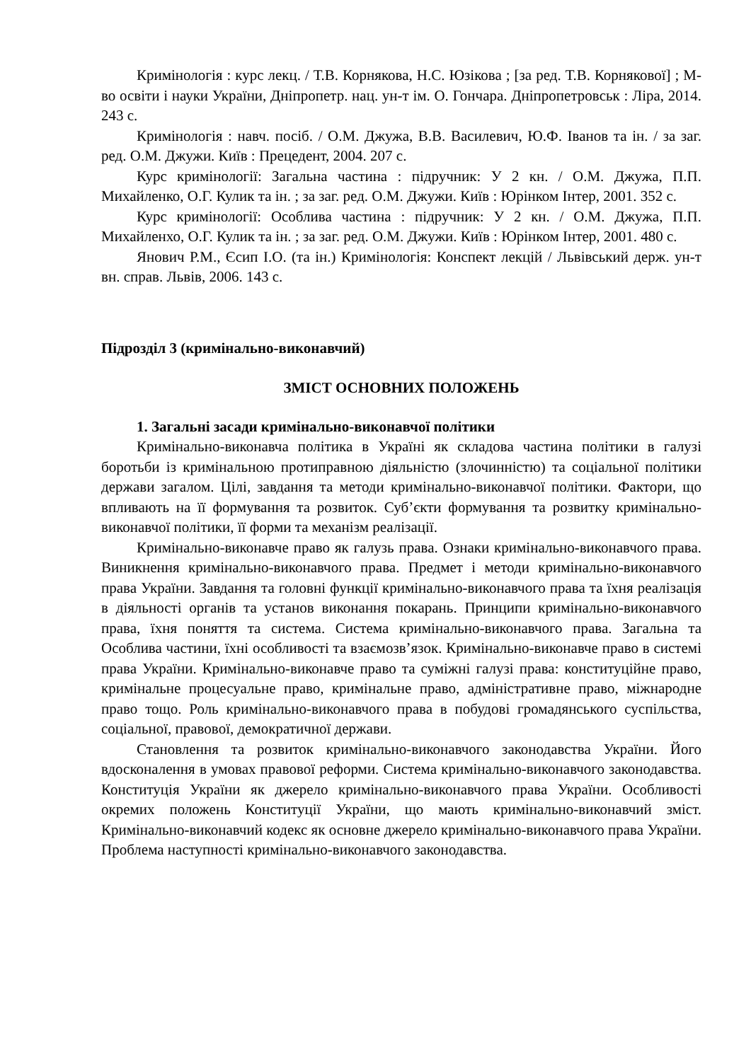Кримінологія : курс лекц. / Т.В. Корнякова, Н.С. Юзікова ; [за ред. Т.В. Корнякової] ; М-во освіти і науки України, Дніпропетр. нац. ун-т ім. О. Гончара. Дніпропетровськ : Ліра, 2014. 243 с.
Кримінологія : навч. посіб. / О.М. Джужа, В.В. Василевич, Ю.Ф. Іванов та ін. / за заг. ред. О.М. Джужи. Київ : Прецедент, 2004. 207 с.
Курс кримінології: Загальна частина : підручник: У 2 кн. / О.М. Джужа, П.П. Михайленко, О.Г. Кулик та ін. ; за заг. ред. О.М. Джужи. Київ : Юрінком Інтер, 2001. 352 с.
Курс кримінології: Особлива частина : підручник: У 2 кн. / О.М. Джужа, П.П. Михайленхо, О.Г. Кулик та ін. ; за заг. ред. О.М. Джужи. Київ : Юрінком Інтер, 2001. 480 с.
Янович Р.М., Єсип І.О. (та ін.) Кримінологія: Конспект лекцій / Львівський держ. ун-т вн. справ. Львів, 2006. 143 с.
Підрозділ 3 (кримінально-виконавчий)
ЗМІСТ ОСНОВНИХ ПОЛОЖЕНЬ
1. Загальні засади кримінально-виконавчої політики
Кримінально-виконавча політика в Україні як складова частина політики в галузі боротьби із кримінальною протиправною діяльністю (злочинністю) та соціальної політики держави загалом. Цілі, завдання та методи кримінально-виконавчої політики. Фактори, що впливають на її формування та розвиток. Суб’єкти формування та розвитку кримінально-виконавчої політики, її форми та механізм реалізації.
Кримінально-виконавче право як галузь права. Ознаки кримінально-виконавчого права. Виникнення кримінально-виконавчого права. Предмет і методи кримінально-виконавчого права України. Завдання та головні функції кримінально-виконавчого права та їхня реалізація в діяльності органів та установ виконання покарань. Принципи кримінально-виконавчого права, їхня поняття та система. Система кримінально-виконавчого права. Загальна та Особлива частини, їхні особливості та взаємозв’язок. Кримінально-виконавче право в системі права України. Кримінально-виконавче право та суміжні галузі права: конституційне право, кримінальне процесуальне право, кримінальне право, адміністративне право, міжнародне право тощо. Роль кримінально-виконавчого права в побудові громадянського суспільства, соціальної, правової, демократичної держави.
Становлення та розвиток кримінально-виконавчого законодавства України. Його вдосконалення в умовах правової реформи. Система кримінально-виконавчого законодавства. Конституція України як джерело кримінально-виконавчого права України. Особливості окремих положень Конституції України, що мають кримінально-виконавчий зміст. Кримінально-виконавчий кодекс як основне джерело кримінально-виконавчого права України. Проблема наступності кримінально-виконавчого законодавства.